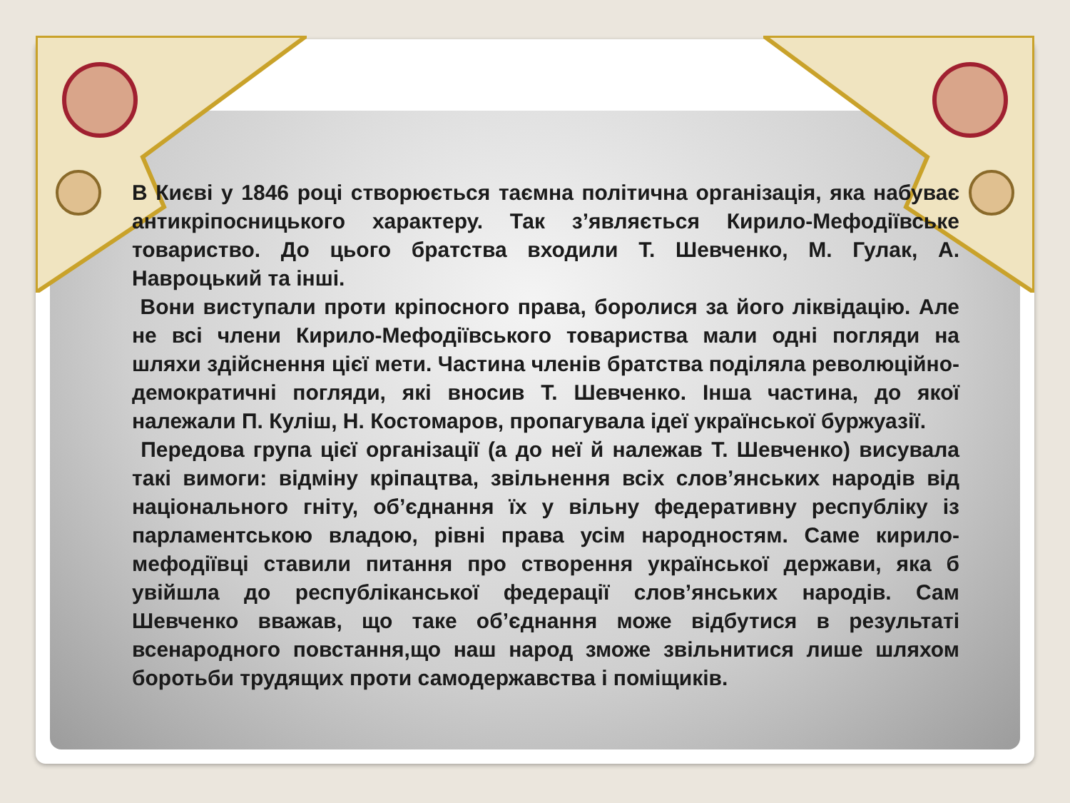В Києві у 1846 році створюється таємна політична організація, яка набуває антикріпосницького характеру. Так з’являється Кирило-Мефодіївське товариство. До цього братства входили Т. Шевченко, М. Гулак, А. Навроцький та інші.
Вони виступали проти кріпосного права, боролися за його ліквідацію. Але не всі члени Кирило-Мефодіївського товариства мали одні погляди на шляхи здійснення цієї мети. Частина членів братства поділяла революційно-демократичні погляди, які вносив Т. Шевченко. Інша частина, до якої належали П. Куліш, Н. Костомаров, пропагувала ідеї української буржуазії.
Передова група цієї організації (а до неї й належав Т. Шевченко) висувала такі вимоги: відміну кріпацтва, звільнення всіх слов’янських народів від національного гніту, об’єднання їх у вільну федеративну республіку із парламентською владою, рівні права усім народностям. Саме кирило-мефодіївці ставили питання про створення української держави, яка б увійшла до республіканської федерації слов’янських народів. Сам Шевченко вважав, що таке об’єднання може відбутися в результаті всенародного повстання,що наш народ зможе звільнитися лише шляхом боротьби трудящих проти самодержавства і поміщиків.